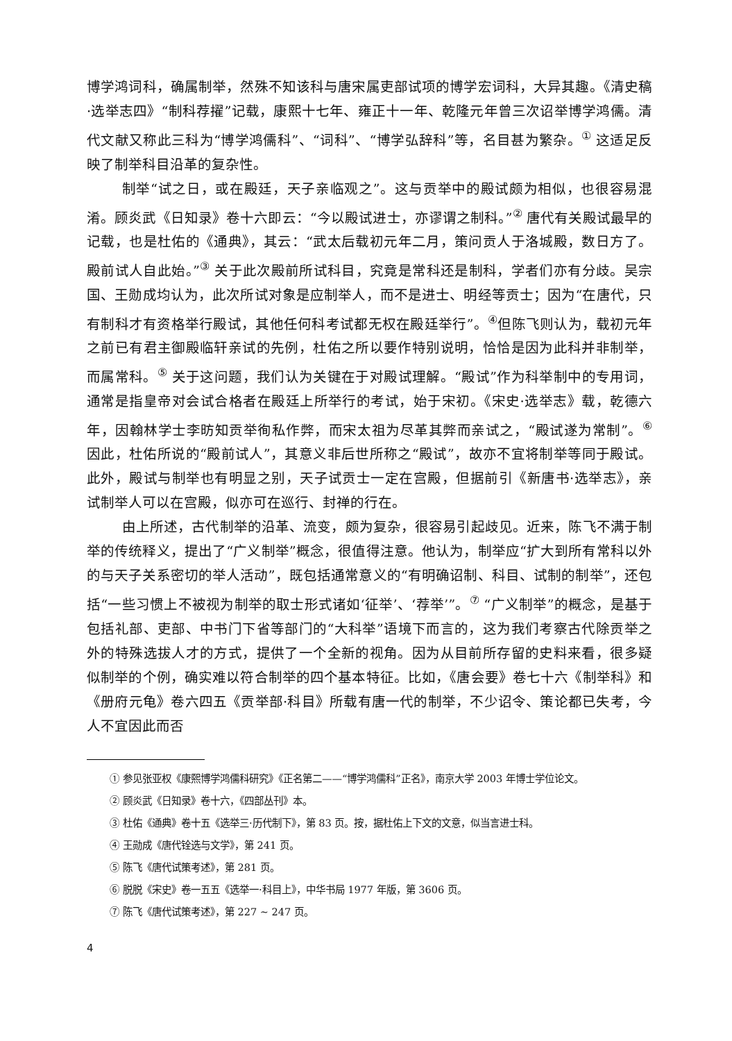博学鸿词科，确属制举，然殊不知该科与唐宋属吏部试项的博学宏词科，大异其趣。《清史稿·选举志四》“制科荐擢”记载，康熙十七年、雍正十一年、乾隆元年曾三次诏举博学鸿儒。清代文献又称此三科为“博学鸿儒科”、“词科”、“博学弘辞科”等，名目甚为繁杂。<sup>①</sup> 这适足反映了制举科目沿革的复杂性。
制举“试之日，或在殿廷，天子亲临观之”。这与贡举中的殿试颇为相似，也很容易混淆。顾炎武《日知录》卷十六即云：“今以殿试进士，亦谬谓之制科。”<sup>②</sup> 唐代有关殿试最早的记载，也是杜佑的《通典》，其云：“武太后载初元年二月，策问贡人于洛城殿，数日方了。殿前试人自此始。”<sup>③</sup> 关于此次殿前所试科目，究竟是常科还是制科，学者们亦有分歧。吴宗国、王勋成均认为，此次所试对象是应制举人，而不是进士、明经等贡士；因为“在唐代，只有制科才有资格举行殿试，其他任何科考试都无权在殿廷举行”。<sup>④</sup>但陈飞则认为，载初元年之前已有君主御殿临轩亲试的先例，杜佑之所以要作特别说明，恰恰是因为此科并非制举，而属常科。<sup>⑤</sup> 关于这问题，我们认为关键在于对殿试理解。“殿试”作为科举制中的专用词，通常是指皇帝对会试合格者在殿廷上所举行的考试，始于宋初。《宋史·选举志》载，乾德六年，因翰林学士李昉知贡举徇私作弊，而宋太祖为尽革其弊而亲试之，“殿试遂为常制”。<sup>⑥</sup> 因此，杜佑所说的“殿前试人”，其意义非后世所称之“殿试”，故亦不宜将制举等同于殿试。此外，殿试与制举也有明显之别，天子试贡士一定在宫殿，但据前引《新唐书·选举志》，亲试制举人可以在宫殿，似亦可在巡行、封禅的行在。
由上所述，古代制举的沿革、流变，颇为复杂，很容易引起歧见。近来，陈飞不满于制举的传统释义，提出了“广义制举”概念，很值得注意。他认为，制举应“扩大到所有常科以外的与天子关系密切的举人活动”，既包括通常意义的“有明确诏制、科目、试制的制举”，还包括“一些习惯上不被视为制举的取士形式诸如‘征举’、‘荐举’”。<sup>⑦</sup> “广义制举”的概念，是基于包括礼部、吏部、中书门下省等部门的“大科举”语境下而言的，这为我们考察古代除贡举之外的特殊选拔人才的方式，提供了一个全新的视角。因为从目前所存留的史料来看，很多疑似制举的个例，确实难以符合制举的四个基本特征。比如，《唐会要》卷七十六《制举科》和《册府元龟》卷六四五《贡举部·科目》所载有唐一代的制举，不少诏令、策论都已失考，今人不宜因此而否
① 参见张亚权《康熙博学鸿儒科研究》《正名第二——“博学鸿儒科”正名》，南京大学 2003 年博士学位论文。
② 顾炎武《日知录》卷十六，《四部丛刊》本。
③ 杜佑《通典》卷十五《选举三·历代制下》，第 83 页。按，据杜佑上下文的文意，似当言进士科。
④ 王勋成《唐代铨选与文学》，第 241 页。
⑤ 陈飞《唐代试策考述》，第 281 页。
⑥ 脱脱《宋史》卷一五五《选举一·科目上》，中华书局 1977 年版，第 3606 页。
⑦ 陈飞《唐代试策考述》，第 227 ~ 247 页。
4